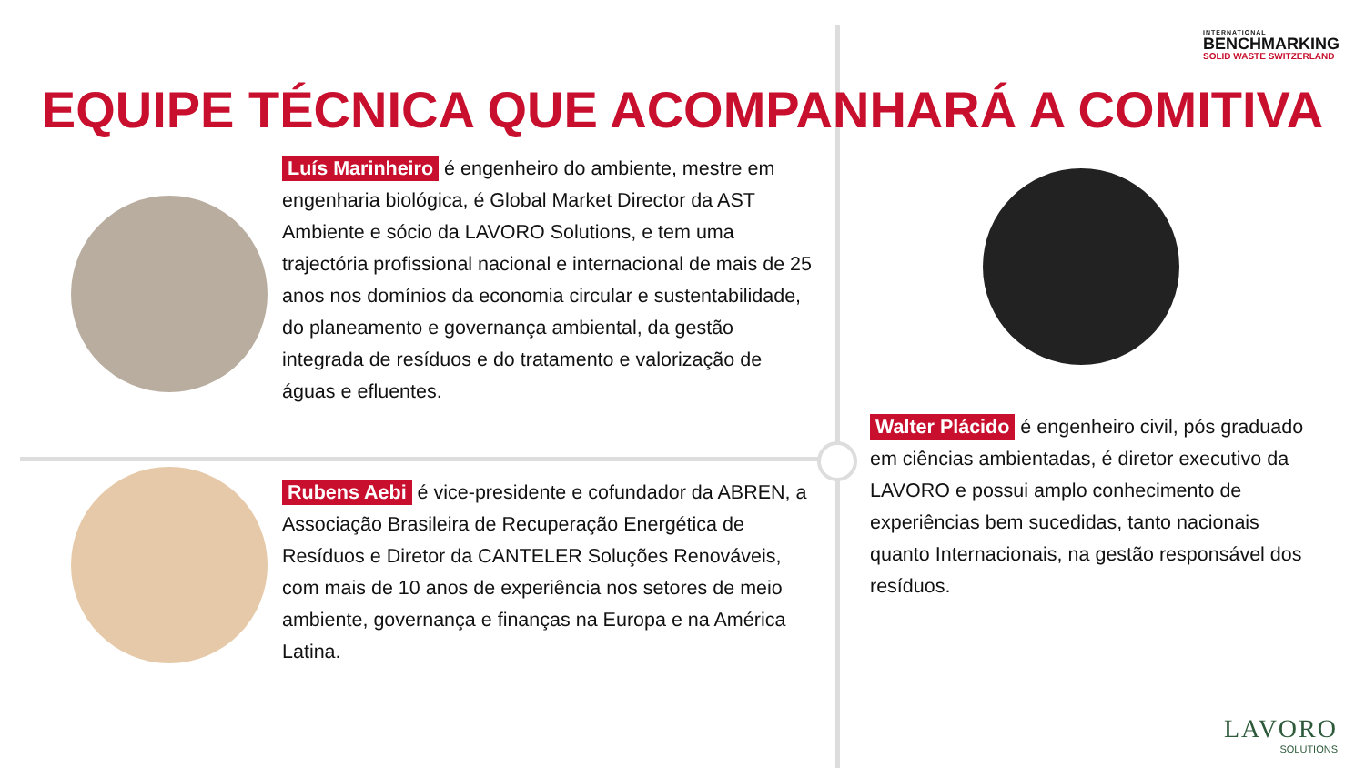INTERNATIONAL
BENCHMARKING
SOLID WASTE SWITZERLAND
EQUIPE TÉCNICA QUE ACOMPANHARÁ A COMITIVA
Luís Marinheiro é engenheiro do ambiente, mestre em engenharia biológica, é Global Market Director da AST Ambiente e sócio da LAVORO Solutions, e tem uma trajectória profissional nacional e internacional de mais de 25 anos nos domínios da economia circular e sustentabilidade, do planeamento e governança ambiental, da gestão integrada de resíduos e do tratamento e valorização de águas e efluentes.
Rubens Aebi é vice-presidente e cofundador da ABREN, a Associação Brasileira de Recuperação Energética de Resíduos e Diretor da CANTELER Soluções Renováveis, com mais de 10 anos de experiência nos setores de meio ambiente, governança e finanças na Europa e na América Latina.
Walter Plácido é engenheiro civil, pós graduado em ciências ambientadas, é diretor executivo da LAVORO e possui amplo conhecimento de experiências bem sucedidas, tanto nacionais quanto Internacionais, na gestão responsável dos resíduos.
LAVORO
SOLUTIONS